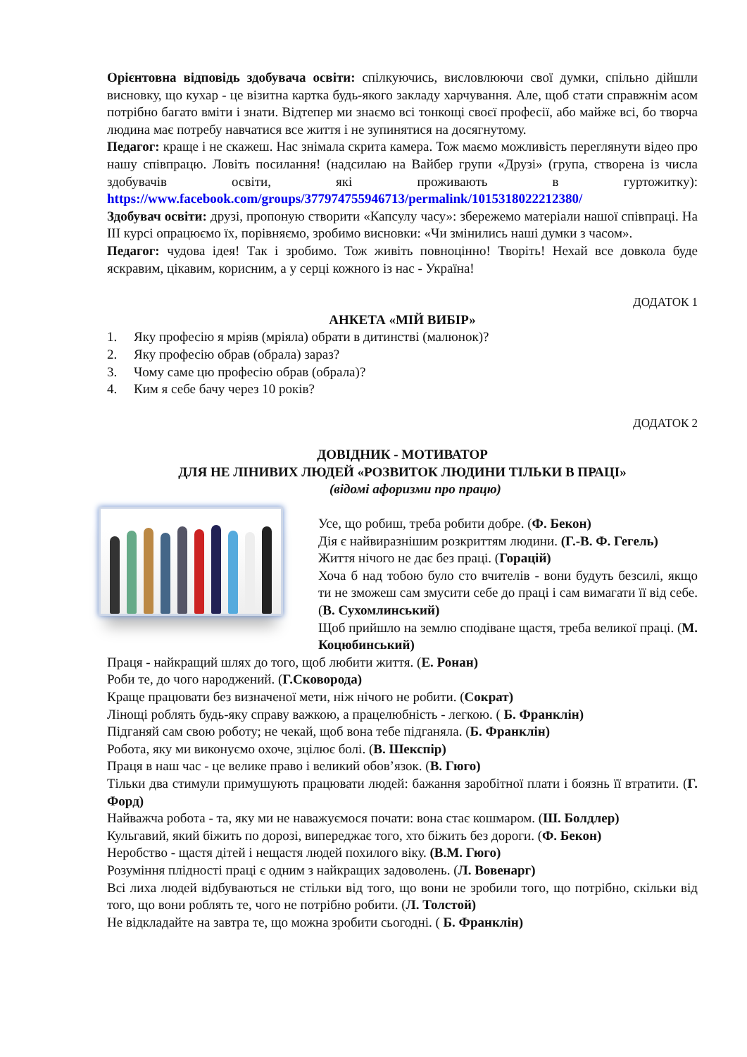Орієнтовна відповідь здобувача освіти: спілкуючись, висловлюючи свої думки, спільно дійшли висновку, що кухар - це візитна картка будь-якого закладу харчування. Але, щоб стати справжнім асом потрібно багато вміти і знати. Відтепер ми знаємо всі тонкощі своєї професії, або майже всі, бо творча людина має потребу навчатися все життя і не зупинятися на досягнутому.
Педагог: краще і не скажеш. Нас знімала скрита камера. Тож маємо можливість переглянути відео про нашу співпрацю. Ловіть посилання! (надсилаю на Вайбер групи «Друзі» (група, створена із числа здобувачів освіти, які проживають в гуртожитку): https://www.facebook.com/groups/377974755946713/permalink/1015318022212380/
Здобувач освіти: друзі, пропоную створити «Капсулу часу»: збережемо матеріали нашої співпраці. На ІІІ курсі опрацюємо їх, порівняємо, зробимо висновки: «Чи змінились наші думки з часом».
Педагог: чудова ідея! Так і зробимо. Тож живіть повноцінно! Творіть! Нехай все довкола буде яскравим, цікавим, корисним, а у серці кожного із нас - Україна!
ДОДАТОК 1
АНКЕТА «МІЙ ВИБІР»
1. Яку професію я мріяв (мріяла) обрати в дитинстві (малюнок)?
2. Яку професію обрав (обрала) зараз?
3. Чому саме цю професію обрав (обрала)?
4. Ким я себе бачу через 10 років?
ДОДАТОК 2
ДОВІДНИК - МОТИВАТОР
ДЛЯ НЕ ЛІНИВИХ ЛЮДЕЙ «РОЗВИТОК ЛЮДИНИ ТІЛЬКИ В ПРАЦІ»
(відомі афоризми про працю)
Усе, що робиш, треба робити добре. (Ф. Бекон)
Дія є найвиразнішим розкриттям людини. (Г.-В. Ф. Гегель)
Життя нічого не дає без праці. (Горацій)
Хоча б над тобою було сто вчителів - вони будуть безсилі, якщо ти не зможеш сам змусити себе до праці і сам вимагати її від себе. (В. Сухомлинський)
Щоб прийшло на землю сподіване щастя, треба великої праці. (М. Коцюбинський)
Праця - найкращий шлях до того, щоб любити життя. (Е. Ронан)
Роби те, до чого народжений. (Г.Сковорода)
Краще працювати без визначеної мети, ніж нічого не робити. (Сократ)
Лінощі роблять будь-яку справу важкою, а працелюбність - легкою. ( Б. Франклін)
Підганяй сам свою роботу; не чекай, щоб вона тебе підганяла. (Б. Франклін)
Робота, яку ми виконуємо охоче, зцілює болі. (В. Шекспір)
Праця в наш час - це велике право і великий обов’язок. (В. Гюго)
Тільки два стимули примушують працювати людей: бажання заробітної плати і боязнь її втратити. (Г. Форд)
Найважча робота - та, яку ми не наважуємося почати: вона стає кошмаром. (Ш. Болдлер)
Кульгавий, який біжить по дорозі, випереджає того, хто біжить без дороги. (Ф. Бекон)
Неробство - щастя дітей і нещастя людей похилого віку. (В.М. Гюго)
Розуміння плідності праці є одним з найкращих задоволень. (Л. Вовенарг)
Всі лиха людей відбуваються не стільки від того, що вони не зробили того, що потрібно, скільки від того, що вони роблять те, чого не потрібно робити. (Л. Толстой)
Не відкладайте на завтра те, що можна зробити сьогодні. ( Б. Франклін)